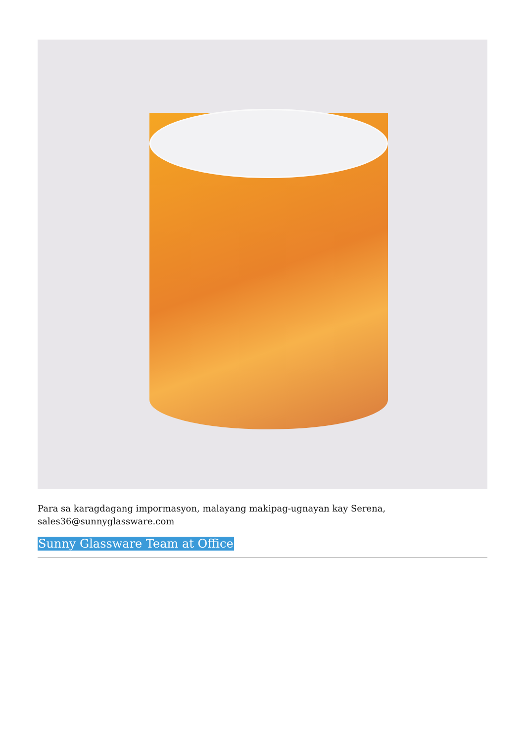Para sa karagdagang impormasyon, malayang makipag-ugnayan kay Serena,
sales36@sunnyglassware.com
Sunny Glassware Team at Office